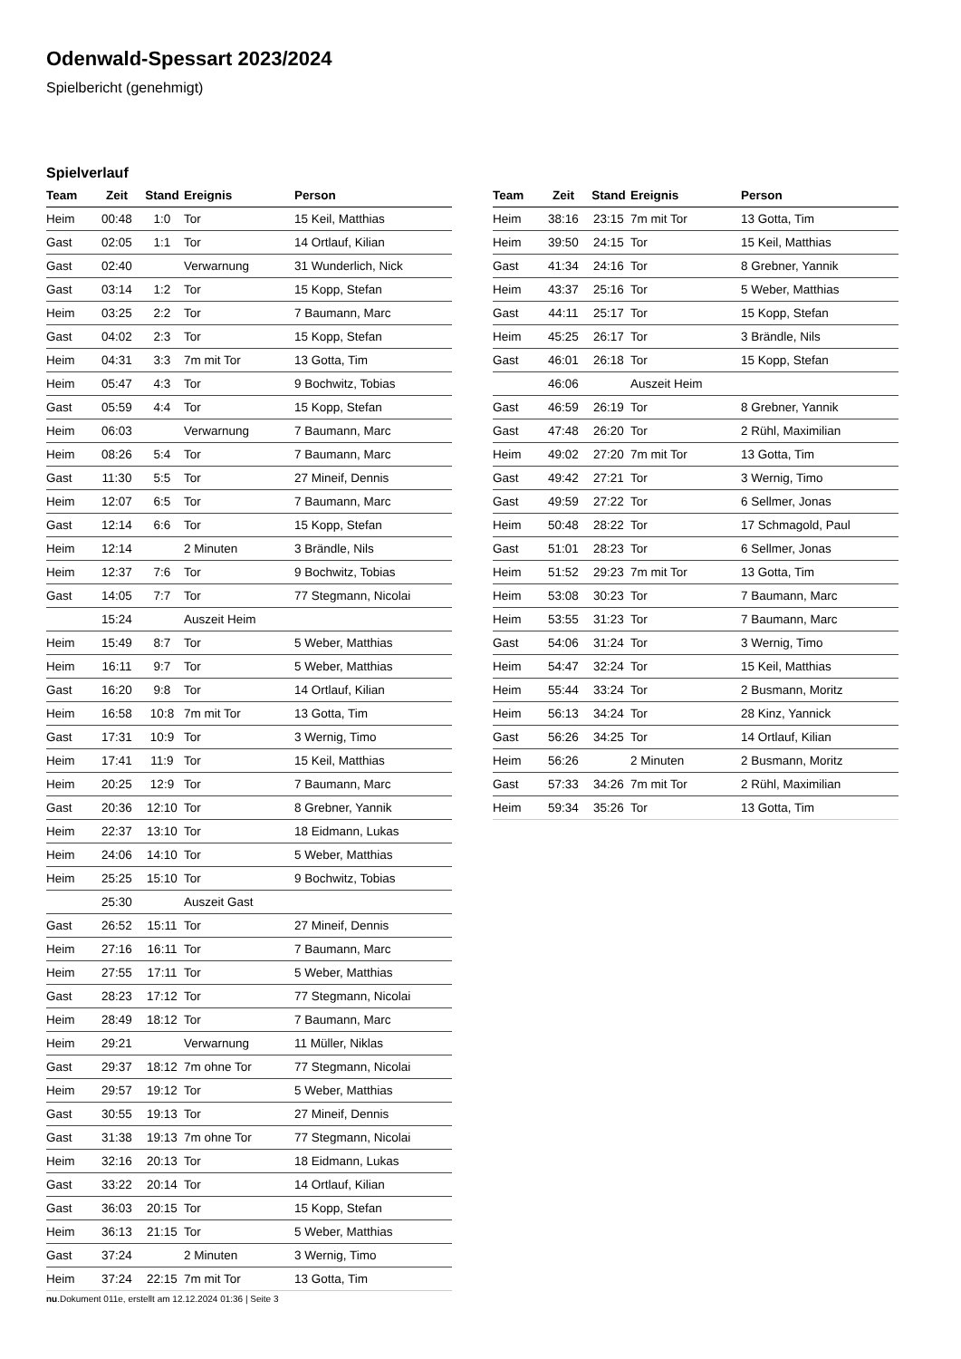Odenwald-Spessart 2023/2024
Spielbericht (genehmigt)
Spielverlauf
| Team | Zeit | Stand | Ereignis | Person |
| --- | --- | --- | --- | --- |
| Heim | 00:48 | 1:0 | Tor | 15 Keil, Matthias |
| Gast | 02:05 | 1:1 | Tor | 14 Ortlauf, Kilian |
| Gast | 02:40 | | Verwarnung | 31 Wunderlich, Nick |
| Gast | 03:14 | 1:2 | Tor | 15 Kopp, Stefan |
| Heim | 03:25 | 2:2 | Tor | 7 Baumann, Marc |
| Gast | 04:02 | 2:3 | Tor | 15 Kopp, Stefan |
| Heim | 04:31 | 3:3 | 7m mit Tor | 13 Gotta, Tim |
| Heim | 05:47 | 4:3 | Tor | 9 Bochwitz, Tobias |
| Gast | 05:59 | 4:4 | Tor | 15 Kopp, Stefan |
| Heim | 06:03 | | Verwarnung | 7 Baumann, Marc |
| Heim | 08:26 | 5:4 | Tor | 7 Baumann, Marc |
| Gast | 11:30 | 5:5 | Tor | 27 Mineif, Dennis |
| Heim | 12:07 | 6:5 | Tor | 7 Baumann, Marc |
| Gast | 12:14 | 6:6 | Tor | 15 Kopp, Stefan |
| Heim | 12:14 | | 2 Minuten | 3 Brändle, Nils |
| Heim | 12:37 | 7:6 | Tor | 9 Bochwitz, Tobias |
| Gast | 14:05 | 7:7 | Tor | 77 Stegmann, Nicolai |
| | 15:24 | | Auszeit Heim | |
| Heim | 15:49 | 8:7 | Tor | 5 Weber, Matthias |
| Heim | 16:11 | 9:7 | Tor | 5 Weber, Matthias |
| Gast | 16:20 | 9:8 | Tor | 14 Ortlauf, Kilian |
| Heim | 16:58 | 10:8 | 7m mit Tor | 13 Gotta, Tim |
| Gast | 17:31 | 10:9 | Tor | 3 Wernig, Timo |
| Heim | 17:41 | 11:9 | Tor | 15 Keil, Matthias |
| Heim | 20:25 | 12:9 | Tor | 7 Baumann, Marc |
| Gast | 20:36 | 12:10 | Tor | 8 Grebner, Yannik |
| Heim | 22:37 | 13:10 | Tor | 18 Eidmann, Lukas |
| Heim | 24:06 | 14:10 | Tor | 5 Weber, Matthias |
| Heim | 25:25 | 15:10 | Tor | 9 Bochwitz, Tobias |
| | 25:30 | | Auszeit Gast | |
| Gast | 26:52 | 15:11 | Tor | 27 Mineif, Dennis |
| Heim | 27:16 | 16:11 | Tor | 7 Baumann, Marc |
| Heim | 27:55 | 17:11 | Tor | 5 Weber, Matthias |
| Gast | 28:23 | 17:12 | Tor | 77 Stegmann, Nicolai |
| Heim | 28:49 | 18:12 | Tor | 7 Baumann, Marc |
| Heim | 29:21 | | Verwarnung | 11 Müller, Niklas |
| Gast | 29:37 | 18:12 | 7m ohne Tor | 77 Stegmann, Nicolai |
| Heim | 29:57 | 19:12 | Tor | 5 Weber, Matthias |
| Gast | 30:55 | 19:13 | Tor | 27 Mineif, Dennis |
| Gast | 31:38 | 19:13 | 7m ohne Tor | 77 Stegmann, Nicolai |
| Heim | 32:16 | 20:13 | Tor | 18 Eidmann, Lukas |
| Gast | 33:22 | 20:14 | Tor | 14 Ortlauf, Kilian |
| Gast | 36:03 | 20:15 | Tor | 15 Kopp, Stefan |
| Heim | 36:13 | 21:15 | Tor | 5 Weber, Matthias |
| Gast | 37:24 | | 2 Minuten | 3 Wernig, Timo |
| Heim | 37:24 | 22:15 | 7m mit Tor | 13 Gotta, Tim |
| Team | Zeit | Stand | Ereignis | Person |
| --- | --- | --- | --- | --- |
| Heim | 38:16 | 23:15 | 7m mit Tor | 13 Gotta, Tim |
| Heim | 39:50 | 24:15 | Tor | 15 Keil, Matthias |
| Gast | 41:34 | 24:16 | Tor | 8 Grebner, Yannik |
| Heim | 43:37 | 25:16 | Tor | 5 Weber, Matthias |
| Gast | 44:11 | 25:17 | Tor | 15 Kopp, Stefan |
| Heim | 45:25 | 26:17 | Tor | 3 Brändle, Nils |
| Gast | 46:01 | 26:18 | Tor | 15 Kopp, Stefan |
| | 46:06 | | Auszeit Heim | |
| Gast | 46:59 | 26:19 | Tor | 8 Grebner, Yannik |
| Gast | 47:48 | 26:20 | Tor | 2 Rühl, Maximilian |
| Heim | 49:02 | 27:20 | 7m mit Tor | 13 Gotta, Tim |
| Gast | 49:42 | 27:21 | Tor | 3 Wernig, Timo |
| Gast | 49:59 | 27:22 | Tor | 6 Sellmer, Jonas |
| Heim | 50:48 | 28:22 | Tor | 17 Schmagold, Paul |
| Gast | 51:01 | 28:23 | Tor | 6 Sellmer, Jonas |
| Heim | 51:52 | 29:23 | 7m mit Tor | 13 Gotta, Tim |
| Heim | 53:08 | 30:23 | Tor | 7 Baumann, Marc |
| Heim | 53:55 | 31:23 | Tor | 7 Baumann, Marc |
| Gast | 54:06 | 31:24 | Tor | 3 Wernig, Timo |
| Heim | 54:47 | 32:24 | Tor | 15 Keil, Matthias |
| Heim | 55:44 | 33:24 | Tor | 2 Busmann, Moritz |
| Heim | 56:13 | 34:24 | Tor | 28 Kinz, Yannick |
| Gast | 56:26 | 34:25 | Tor | 14 Ortlauf, Kilian |
| Heim | 56:26 | | 2 Minuten | 2 Busmann, Moritz |
| Gast | 57:33 | 34:26 | 7m mit Tor | 2 Rühl, Maximilian |
| Heim | 59:34 | 35:26 | Tor | 13 Gotta, Tim |
nu.Dokument 011e, erstellt am 12.12.2024 01:36 | Seite 3